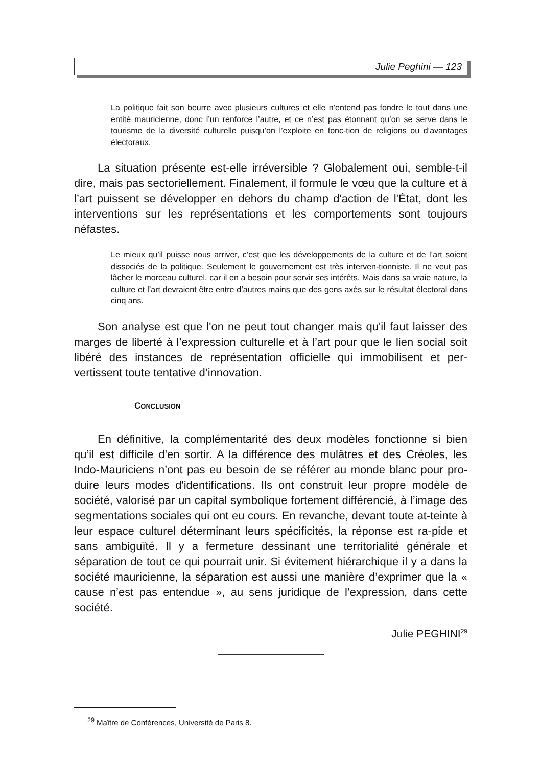Julie Peghini — 123
La politique fait son beurre avec plusieurs cultures et elle n’entend pas fondre le tout dans une entité mauricienne, donc l’un renforce l’autre, et ce n’est pas étonnant qu’on se serve dans le tourisme de la diversité culturelle puisqu’on l’exploite en fonc-tion de religions ou d’avantages électoraux.
La situation présente est-elle irréversible ? Globalement oui, semble-t-il dire, mais pas sectoriellement. Finalement, il formule le vœu que la culture et à l’art puissent se développer en dehors du champ d'action de l'État, dont les interventions sur les représentations et les comportements sont toujours néfastes.
Le mieux qu’il puisse nous arriver, c’est que les développements de la culture et de l’art soient dissociés de la politique. Seulement le gouvernement est très interven-tionniste. Il ne veut pas lâcher le morceau culturel, car il en a besoin pour servir ses intérêts. Mais dans sa vraie nature, la culture et l’art devraient être entre d’autres mains que des gens axés sur le résultat électoral dans cinq ans.
Son analyse est que l'on ne peut tout changer mais qu'il faut laisser des marges de liberté à l’expression culturelle et à l’art pour que le lien social soit libéré des instances de représentation officielle qui immobilisent et per-vertissent toute tentative d’innovation.
CONCLUSION
En définitive, la complémentarité des deux modèles fonctionne si bien qu’il est difficile d'en sortir. A la différence des mulâtres et des Créoles, les Indo-Mauriciens n’ont pas eu besoin de se référer au monde blanc pour pro-duire leurs modes d'identifications. Ils ont construit leur propre modèle de société, valorisé par un capital symbolique fortement différencié, à l’image des segmentations sociales qui ont eu cours. En revanche, devant toute at-teinte à leur espace culturel déterminant leurs spécificités, la réponse est ra-pide et sans ambiguïté. Il y a fermeture dessinant une territorialité générale et séparation de tout ce qui pourrait unir. Si évitement hiérarchique il y a dans la société mauricienne, la séparation est aussi une manière d’exprimer que la « cause n’est pas entendue », au sens juridique de l’expression, dans cette société.
Julie PEGHINI<sup>29</sup>
<sup>29</sup> Maître de Conférences, Université de Paris 8.